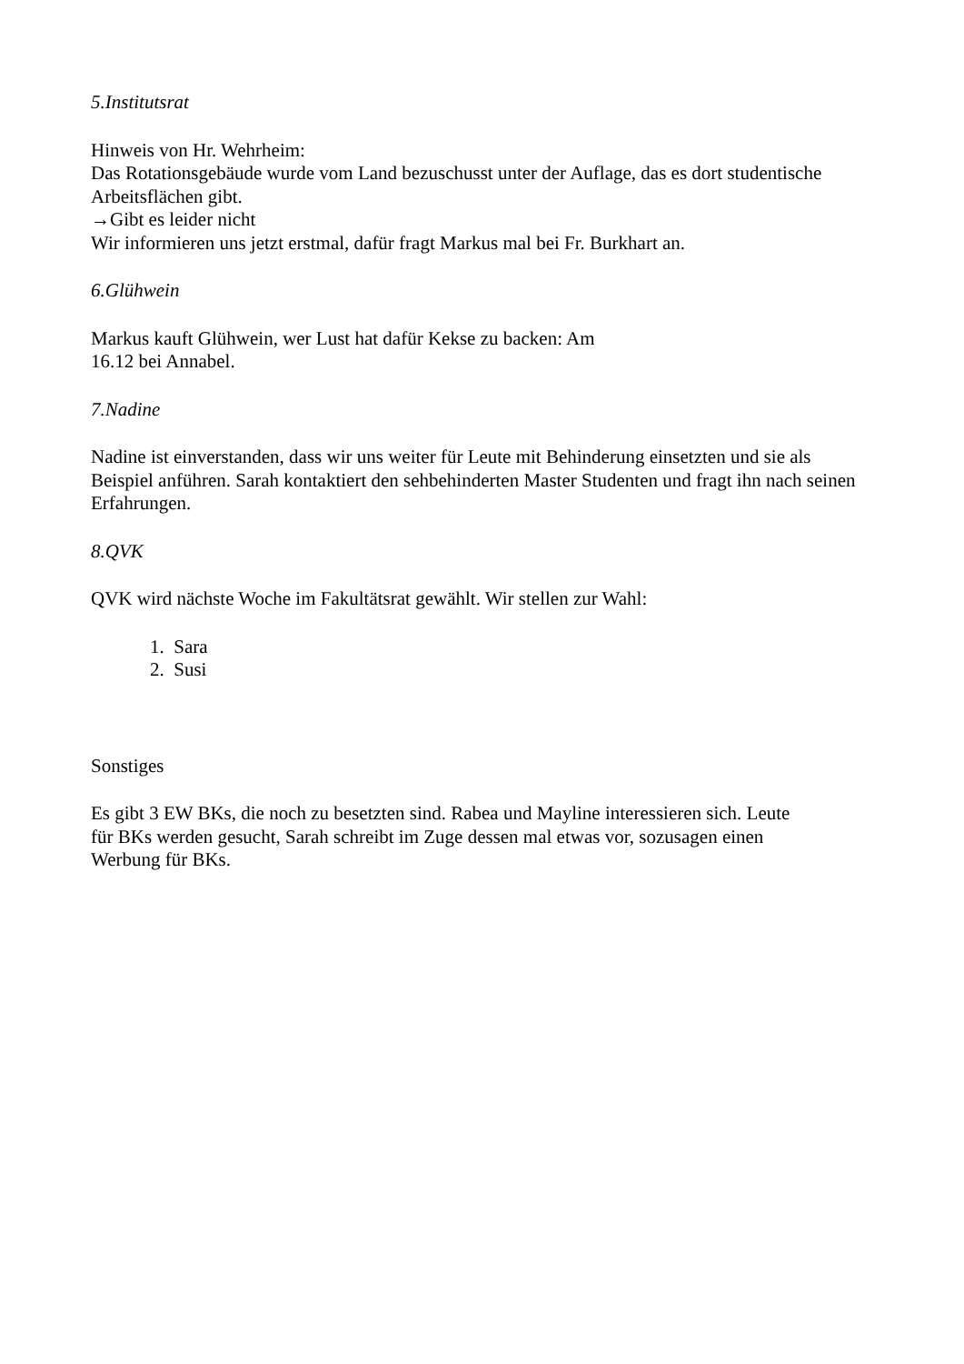5.Institutsrat
Hinweis von Hr. Wehrheim:
Das Rotationsgebäude wurde vom Land bezuschusst unter der Auflage, das es dort studentische Arbeitsflächen gibt.
→Gibt es leider nicht
Wir informieren uns jetzt erstmal, dafür fragt Markus mal bei Fr. Burkhart an.
6.Glühwein
Markus kauft Glühwein, wer Lust hat dafür Kekse zu backen: Am
16.12 bei Annabel.
7.Nadine
Nadine ist einverstanden, dass wir uns weiter für Leute mit Behinderung einsetzten und sie als Beispiel anführen. Sarah kontaktiert den sehbehinderten Master Studenten und fragt ihn nach seinen Erfahrungen.
8.QVK
QVK wird nächste Woche im Fakultätsrat gewählt. Wir stellen zur Wahl:
1. Sara
2. Susi
Sonstiges
Es gibt 3 EW BKs, die noch zu besetzten sind. Rabea und Mayline interessieren sich. Leute
für BKs werden gesucht, Sarah schreibt im Zuge dessen mal etwas vor, sozusagen einen
Werbung für BKs.